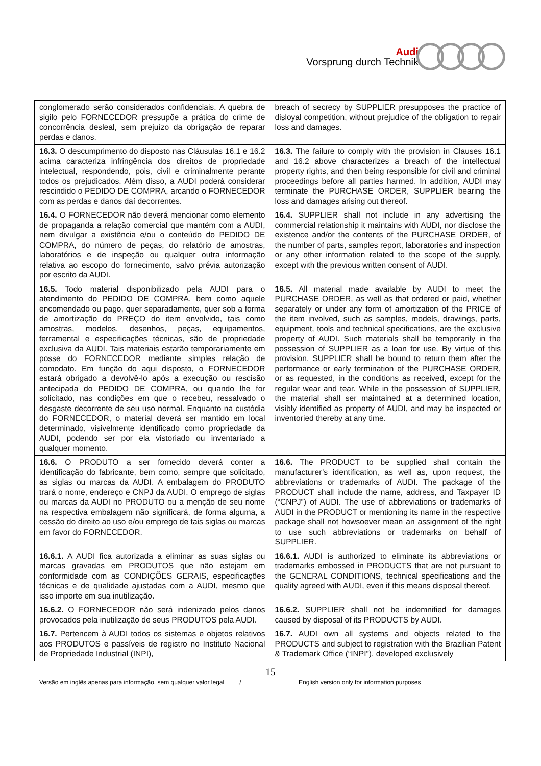Audi
Vorsprung durch Technik
| conglomerado serão considerados confidenciais. A quebra de sigilo pelo FORNECEDOR pressupõe a prática do crime de concorrência desleal, sem prejuízo da obrigação de reparar perdas e danos. | breach of secrecy by SUPPLIER presupposes the practice of disloyal competition, without prejudice of the obligation to repair loss and damages. |
| 16.3. O descumprimento do disposto nas Cláusulas 16.1 e 16.2 acima caracteriza infringência dos direitos de propriedade intelectual, respondendo, pois, civil e criminalmente perante todos os prejudicados. Além disso, a AUDI poderá considerar rescindido o PEDIDO DE COMPRA, arcando o FORNECEDOR com as perdas e danos daí decorrentes. | 16.3. The failure to comply with the provision in Clauses 16.1 and 16.2 above characterizes a breach of the intellectual property rights, and then being responsible for civil and criminal proceedings before all parties harmed. In addition, AUDI may terminate the PURCHASE ORDER, SUPPLIER bearing the loss and damages arising out thereof. |
| 16.4. O FORNECEDOR não deverá mencionar como elemento de propaganda a relação comercial que mantém com a AUDI, nem divulgar a existência e/ou o conteúdo do PEDIDO DE COMPRA, do número de peças, do relatório de amostras, laboratórios e de inspeção ou qualquer outra informação relativa ao escopo do fornecimento, salvo prévia autorização por escrito da AUDI. | 16.4. SUPPLIER shall not include in any advertising the commercial relationship it maintains with AUDI, nor disclose the existence and/or the contents of the PURCHASE ORDER, of the number of parts, samples report, laboratories and inspection or any other information related to the scope of the supply, except with the previous written consent of AUDI. |
| 16.5. Todo material disponibilizado pela AUDI para o atendimento do PEDIDO DE COMPRA, bem como aquele encomendado ou pago, quer separadamente, quer sob a forma de amortização do PREÇO do item envolvido, tais como amostras, modelos, desenhos, peças, equipamentos, ferramental e especificações técnicas, são de propriedade exclusiva da AUDI. Tais materiais estarão temporariamente em posse do FORNECEDOR mediante simples relação de comodato. Em função do aqui disposto, o FORNECEDOR estará obrigado a devolvê-lo após a execução ou rescisão antecipada do PEDIDO DE COMPRA, ou quando lhe for solicitado, nas condições em que o recebeu, ressalvado o desgaste decorrente de seu uso normal. Enquanto na custódia do FORNECEDOR, o material deverá ser mantido em local determinado, visivelmente identificado como propriedade da AUDI, podendo ser por ela vistoriado ou inventariado a qualquer momento. | 16.5. All material made available by AUDI to meet the PURCHASE ORDER, as well as that ordered or paid, whether separately or under any form of amortization of the PRICE of the item involved, such as samples, models, drawings, parts, equipment, tools and technical specifications, are the exclusive property of AUDI. Such materials shall be temporarily in the possession of SUPPLIER as a loan for use. By virtue of this provision, SUPPLIER shall be bound to return them after the performance or early termination of the PURCHASE ORDER, or as requested, in the conditions as received, except for the regular wear and tear. While in the possession of SUPPLIER, the material shall ser maintained at a determined location, visibly identified as property of AUDI, and may be inspected or inventoried thereby at any time. |
| 16.6. O PRODUTO a ser fornecido deverá conter a identificação do fabricante, bem como, sempre que solicitado, as siglas ou marcas da AUDI. A embalagem do PRODUTO trará o nome, endereço e CNPJ da AUDI. O emprego de siglas ou marcas da AUDI no PRODUTO ou a menção de seu nome na respectiva embalagem não significará, de forma alguma, a cessão do direito ao uso e/ou emprego de tais siglas ou marcas em favor do FORNECEDOR. | 16.6. The PRODUCT to be supplied shall contain the manufacturer’s identification, as well as, upon request, the abbreviations or trademarks of AUDI. The package of the PRODUCT shall include the name, address, and Taxpayer ID (“CNPJ”) of AUDI. The use of abbreviations or trademarks of AUDI in the PRODUCT or mentioning its name in the respective package shall not howsoever mean an assignment of the right to use such abbreviations or trademarks on behalf of SUPPLIER. |
| 16.6.1. A AUDI fica autorizada a eliminar as suas siglas ou marcas gravadas em PRODUTOS que não estejam em conformidade com as CONDIÇÕES GERAIS, especificações técnicas e de qualidade ajustadas com a AUDI, mesmo que isso importe em sua inutilização. | 16.6.1. AUDI is authorized to eliminate its abbreviations or trademarks embossed in PRODUCTS that are not pursuant to the GENERAL CONDITIONS, technical specifications and the quality agreed with AUDI, even if this means disposal thereof. |
| 16.6.2. O FORNECEDOR não será indenizado pelos danos provocados pela inutilização de seus PRODUTOS pela AUDI. | 16.6.2. SUPPLIER shall not be indemnified for damages caused by disposal of its PRODUCTS by AUDI. |
| 16.7. Pertencem à AUDI todos os sistemas e objetos relativos aos PRODUTOS e passíveis de registro no Instituto Nacional de Propriedade Industrial (INPI), | 16.7. AUDI own all systems and objects related to the PRODUCTS and subject to registration with the Brazilian Patent & Trademark Office (“INPI”), developed exclusively |
15
Versão em inglês apenas para informação, sem qualquer valor legal / English version only for information purposes